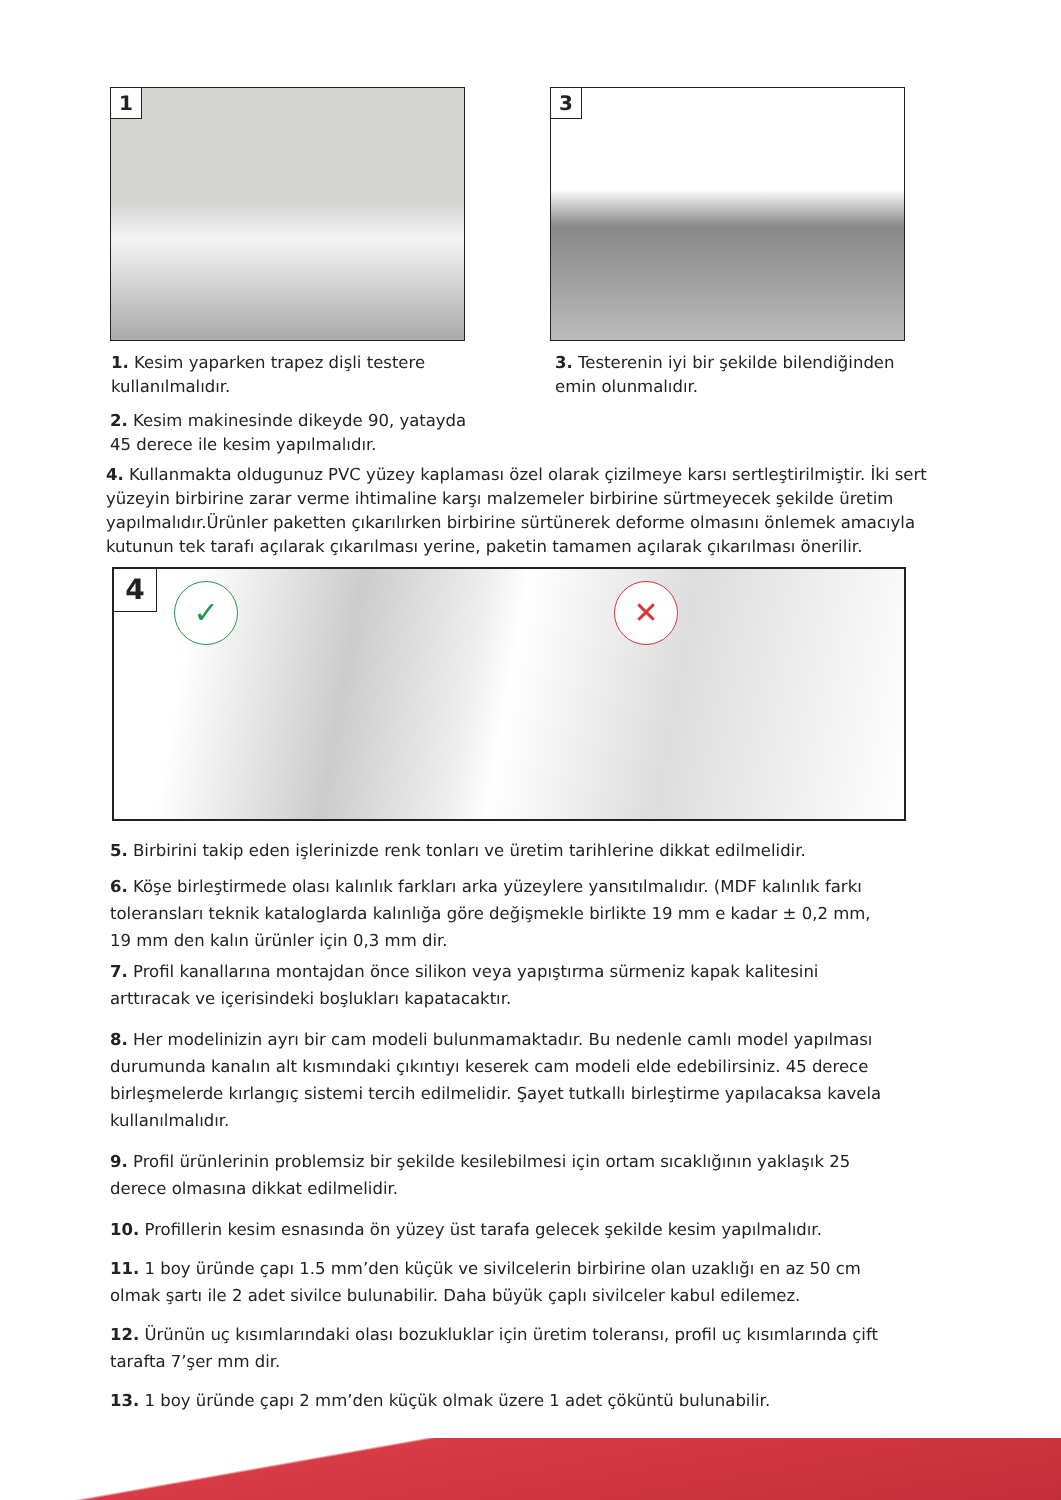1
3
1. Kesim yaparken trapez dişli testere kullanılmalıdır.
3. Testerenin iyi bir şekilde bilendiğinden emin olunmalıdır.
2. Kesim makinesinde dikeyde 90, yatayda 45 derece ile kesim yapılmalıdır.
4. Kullanmakta oldugunuz PVC yüzey kaplaması özel olarak çizilmeye karsı sertleştirilmiştir. İki sert yüzeyin birbirine zarar verme ihtimaline karşı malzemeler birbirine sürtmeyecek şekilde üretim yapılmalıdır.Ürünler paketten çıkarılırken birbirine sürtünerek deforme olmasını önlemek amacıyla kutunun tek tarafı açılarak çıkarılması yerine, paketin tamamen açılarak çıkarılması önerilir.
4 ✓ ✕
5. Birbirini takip eden işlerinizde renk tonları ve üretim tarihlerine dikkat edilmelidir.
6. Köşe birleştirmede olası kalınlık farkları arka yüzeylere yansıtılmalıdır. (MDF kalınlık farkı toleransları teknik kataloglarda kalınlığa göre değişmekle birlikte 19 mm e kadar ± 0,2 mm, 19 mm den kalın ürünler için 0,3 mm dir.
7. Profil kanallarına montajdan önce silikon veya yapıştırma sürmeniz kapak kalitesini arttıracak ve içerisindeki boşlukları kapatacaktır.
8. Her modelinizin ayrı bir cam modeli bulunmamaktadır. Bu nedenle camlı model yapılması durumunda kanalın alt kısmındaki çıkıntıyı keserek cam modeli elde edebilirsiniz. 45 derece birleşmelerde kırlangıç sistemi tercih edilmelidir. Şayet tutkallı birleştirme yapılacaksa kavela kullanılmalıdır.
9. Profil ürünlerinin problemsiz bir şekilde kesilebilmesi için ortam sıcaklığının yaklaşık 25 derece olmasına dikkat edilmelidir.
10. Profillerin kesim esnasında ön yüzey üst tarafa gelecek şekilde kesim yapılmalıdır.
11. 1 boy üründe çapı 1.5 mm’den küçük ve sivilcelerin birbirine olan uzaklığı en az 50 cm olmak şartı ile 2 adet sivilce bulunabilir. Daha büyük çaplı sivilceler kabul edilemez.
12. Ürünün uç kısımlarındaki olası bozukluklar için üretim toleransı, profil uç kısımlarında çift tarafta 7’şer mm dir.
13. 1 boy üründe çapı 2 mm’den küçük olmak üzere 1 adet çöküntü bulunabilir.